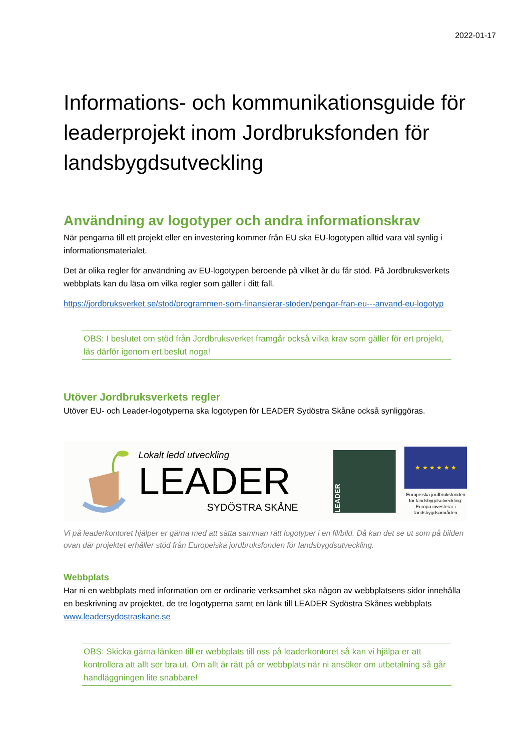2022-01-17
Informations- och kommunikationsguide för leaderprojekt inom Jordbruksfonden för landsbygdsutveckling
Användning av logotyper och andra informationskrav
När pengarna till ett projekt eller en investering kommer från EU ska EU-logotypen alltid vara väl synlig i informationsmaterialet.
Det är olika regler för användning av EU-logotypen beroende på vilket år du får stöd. På Jordbruksverkets webbplats kan du läsa om vilka regler som gäller i ditt fall.
https://jordbruksverket.se/stod/programmen-som-finansierar-stoden/pengar-fran-eu---anvand-eu-logotyp
OBS: I beslutet om stöd från Jordbruksverket framgår också vilka krav som gäller för ert projekt, läs därför igenom ert beslut noga!
Utöver Jordbruksverkets regler
Utöver EU- och Leader-logotyperna ska logotypen för LEADER Sydöstra Skåne också synliggöras.
Lokalt ledd utveckling
LEADER
SYDÖSTRA SKÅNE
LEADER
★ ★ ★ ★ ★ ★
Europeiska jordbruksfonden för landsbygdsutveckling: Europa investerar i landsbygdsområden
Vi på leaderkontoret hjälper er gärna med att sätta samman rätt logotyper i en fil/bild. Då kan det se ut som på bilden ovan där projektet erhåller stöd från Europeiska jordbruksfonden för landsbygdsutveckling.
Webbplats
Har ni en webbplats med information om er ordinarie verksamhet ska någon av webbplatsens sidor innehålla en beskrivning av projektet, de tre logotyperna samt en länk till LEADER Sydöstra Skånes webbplats www.leadersydostraskane.se
OBS: Skicka gärna länken till er webbplats till oss på leaderkontoret så kan vi hjälpa er att kontrollera att allt ser bra ut. Om allt är rätt på er webbplats när ni ansöker om utbetalning så går handläggningen lite snabbare!